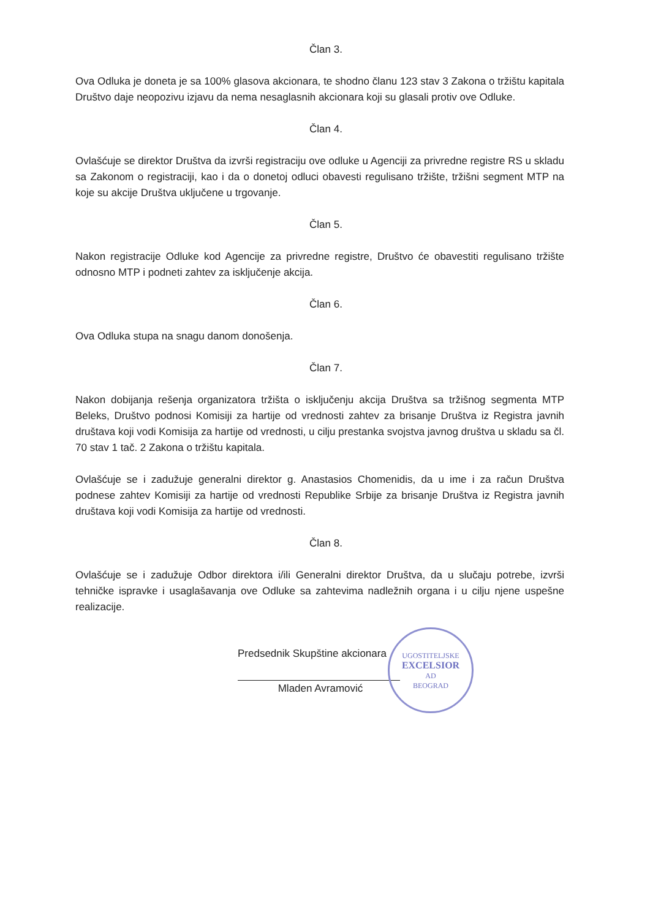Član 3.
Ova Odluka je doneta je sa 100% glasova akcionara, te shodno članu 123 stav 3 Zakona o tržištu kapitala Društvo daje neopozivu izjavu da nema nesaglasnih akcionara koji su glasali protiv ove Odluke.
Član 4.
Ovlašćuje se direktor Društva da izvrši registraciju ove odluke u Agenciji za privredne registre RS u skladu sa Zakonom o registraciji, kao i da o donetoj odluci obavesti regulisano tržište, tržišni segment MTP na koje su akcije Društva uključene u trgovanje.
Član 5.
Nakon registracije Odluke kod Agencije za privredne registre, Društvo će obavestiti regulisano tržište odnosno MTP i podneti zahtev za isključenje akcija.
Član 6.
Ova Odluka stupa na snagu danom donošenja.
Član 7.
Nakon dobijanja rešenja organizatora tržišta o isključenju akcija Društva sa tržišnog segmenta MTP Beleks, Društvo podnosi Komisiji za hartije od vrednosti zahtev za brisanje Društva iz Registra javnih društava koji vodi Komisija za hartije od vrednosti, u cilju prestanka svojstva javnog društva u skladu sa čl. 70 stav 1 tač. 2 Zakona o tržištu kapitala.
Ovlašćuje se i zadužuje generalni direktor g. Anastasios Chomenidis, da u ime i za račun Društva podnese zahtev Komisiji za hartije od vrednosti Republike Srbije za brisanje Društva iz Registra javnih društava koji vodi Komisija za hartije od vrednosti.
Član 8.
Ovlašćuje se i zadužuje Odbor direktora i/ili Generalni direktor Društva, da u slučaju potrebe, izvrši tehničke ispravke i usaglašavanja ove Odluke sa zahtevima nadležnih organa i u cilju njene uspešne realizacije.
Predsednik Skupštine akcionara
Mladen Avramović
UGOSTITELJSKE
EXCELSIOR
AD
BEOGRAD